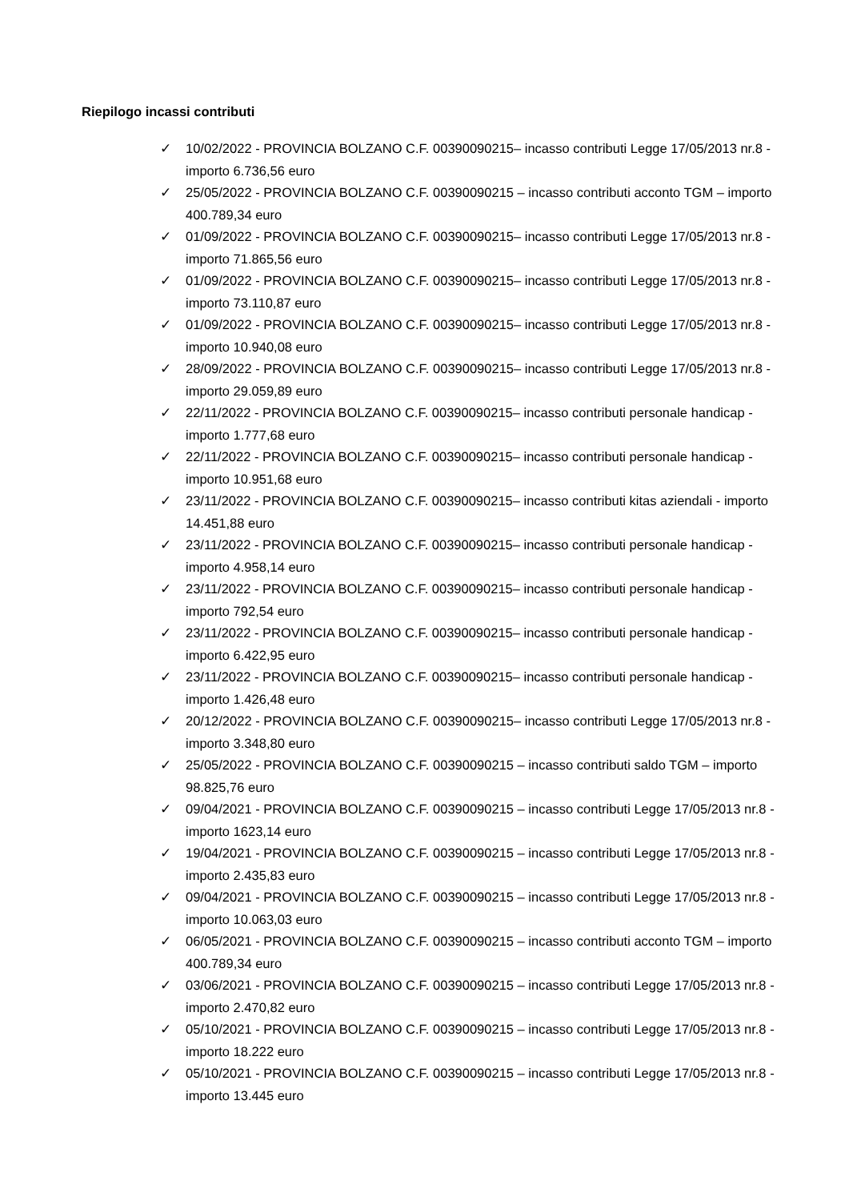Riepilogo incassi contributi
✓ 10/02/2022 - PROVINCIA BOLZANO C.F. 00390090215– incasso contributi Legge 17/05/2013 nr.8 - importo 6.736,56 euro
✓ 25/05/2022 - PROVINCIA BOLZANO C.F. 00390090215 – incasso contributi acconto TGM – importo 400.789,34 euro
✓ 01/09/2022 - PROVINCIA BOLZANO C.F. 00390090215– incasso contributi Legge 17/05/2013 nr.8 - importo 71.865,56 euro
✓ 01/09/2022 - PROVINCIA BOLZANO C.F. 00390090215– incasso contributi Legge 17/05/2013 nr.8 - importo 73.110,87 euro
✓ 01/09/2022 - PROVINCIA BOLZANO C.F. 00390090215– incasso contributi Legge 17/05/2013 nr.8 - importo 10.940,08 euro
✓ 28/09/2022 - PROVINCIA BOLZANO C.F. 00390090215– incasso contributi Legge 17/05/2013 nr.8 - importo 29.059,89 euro
✓ 22/11/2022 - PROVINCIA BOLZANO C.F. 00390090215– incasso contributi personale handicap - importo 1.777,68 euro
✓ 22/11/2022 - PROVINCIA BOLZANO C.F. 00390090215– incasso contributi personale handicap - importo 10.951,68 euro
✓ 23/11/2022 - PROVINCIA BOLZANO C.F. 00390090215– incasso contributi kitas aziendali - importo 14.451,88 euro
✓ 23/11/2022 - PROVINCIA BOLZANO C.F. 00390090215– incasso contributi personale handicap - importo 4.958,14 euro
✓ 23/11/2022 - PROVINCIA BOLZANO C.F. 00390090215– incasso contributi personale handicap - importo 792,54 euro
✓ 23/11/2022 - PROVINCIA BOLZANO C.F. 00390090215– incasso contributi personale handicap - importo 6.422,95 euro
✓ 23/11/2022 - PROVINCIA BOLZANO C.F. 00390090215– incasso contributi personale handicap - importo 1.426,48 euro
✓ 20/12/2022 - PROVINCIA BOLZANO C.F. 00390090215– incasso contributi Legge 17/05/2013 nr.8 - importo 3.348,80 euro
✓ 25/05/2022 - PROVINCIA BOLZANO C.F. 00390090215 – incasso contributi saldo TGM – importo 98.825,76 euro
✓ 09/04/2021 - PROVINCIA BOLZANO C.F. 00390090215 – incasso contributi Legge 17/05/2013 nr.8 - importo 1623,14 euro
✓ 19/04/2021 - PROVINCIA BOLZANO C.F. 00390090215 – incasso contributi Legge 17/05/2013 nr.8 - importo 2.435,83 euro
✓ 09/04/2021 - PROVINCIA BOLZANO C.F. 00390090215 – incasso contributi Legge 17/05/2013 nr.8 - importo 10.063,03 euro
✓ 06/05/2021 - PROVINCIA BOLZANO C.F. 00390090215 – incasso contributi acconto TGM – importo 400.789,34 euro
✓ 03/06/2021 - PROVINCIA BOLZANO C.F. 00390090215 – incasso contributi Legge 17/05/2013 nr.8 - importo 2.470,82 euro
✓ 05/10/2021 - PROVINCIA BOLZANO C.F. 00390090215 – incasso contributi Legge 17/05/2013 nr.8 - importo 18.222 euro
✓ 05/10/2021 - PROVINCIA BOLZANO C.F. 00390090215 – incasso contributi Legge 17/05/2013 nr.8 - importo 13.445 euro